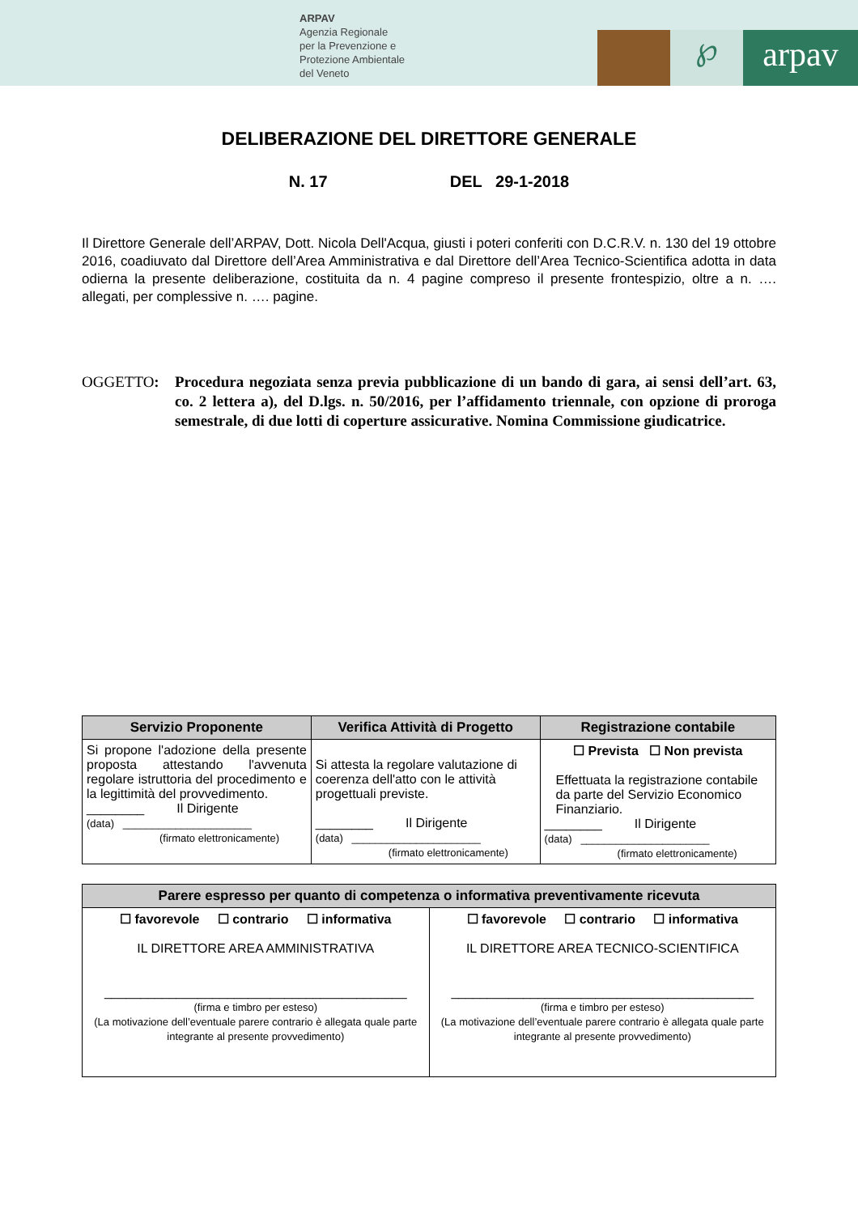ARPAV
Agenzia Regionale
per la Prevenzione e
Protezione Ambientale
del Veneto
℘
arpav
DELIBERAZIONE DEL DIRETTORE GENERALE
N. 17 DEL 29-1-2018
Il Direttore Generale dell’ARPAV, Dott. Nicola Dell'Acqua, giusti i poteri conferiti con D.C.R.V. n. 130 del 19 ottobre 2016, coadiuvato dal Direttore dell’Area Amministrativa e dal Direttore dell’Area Tecnico-Scientifica adotta in data odierna la presente deliberazione, costituita da n. 4 pagine compreso il presente frontespizio, oltre a n. …. allegati, per complessive n. …. pagine.
OGGETTO: Procedura negoziata senza previa pubblicazione di un bando di gara, ai sensi dell’art. 63, co. 2 lettera a), del D.lgs. n. 50/2016, per l’affidamento triennale, con opzione di proroga semestrale, di due lotti di coperture assicurative. Nomina Commissione giudicatrice.
| Servizio Proponente | Verifica Attività di Progetto | Registrazione contabile |
| --- | --- | --- |
| Si propone l'adozione della presente proposta attestando l'avvenuta regolare istruttoria del procedimento e la legittimità del provvedimento. ________ Il Dirigente (data) ______________________ (firmato elettronicamente) | Si attesta la regolare valutazione di coerenza dell'atto con le attività progettuali previste. ________ Il Dirigente (data) ______________________ (firmato elettronicamente) | ☐ Prevista ☐ Non prevista Effettuata la registrazione contabile da parte del Servizio Economico Finanziario. ________ Il Dirigente (data) ______________________ (firmato elettronicamente) |
| Parere espresso per quanto di competenza o informativa preventivamente ricevuta | |
| --- | --- |
| ☐ favorevole ☐ contrario ☐ informativa IL DIRETTORE AREA AMMINISTRATIVA __________________________________________ (firma e timbro per esteso) (La motivazione dell’eventuale parere contrario è allegata quale parte integrante al presente provvedimento) | ☐ favorevole ☐ contrario ☐ informativa IL DIRETTORE AREA TECNICO-SCIENTIFICA __________________________________________ (firma e timbro per esteso) (La motivazione dell’eventuale parere contrario è allegata quale parte integrante al presente provvedimento) |